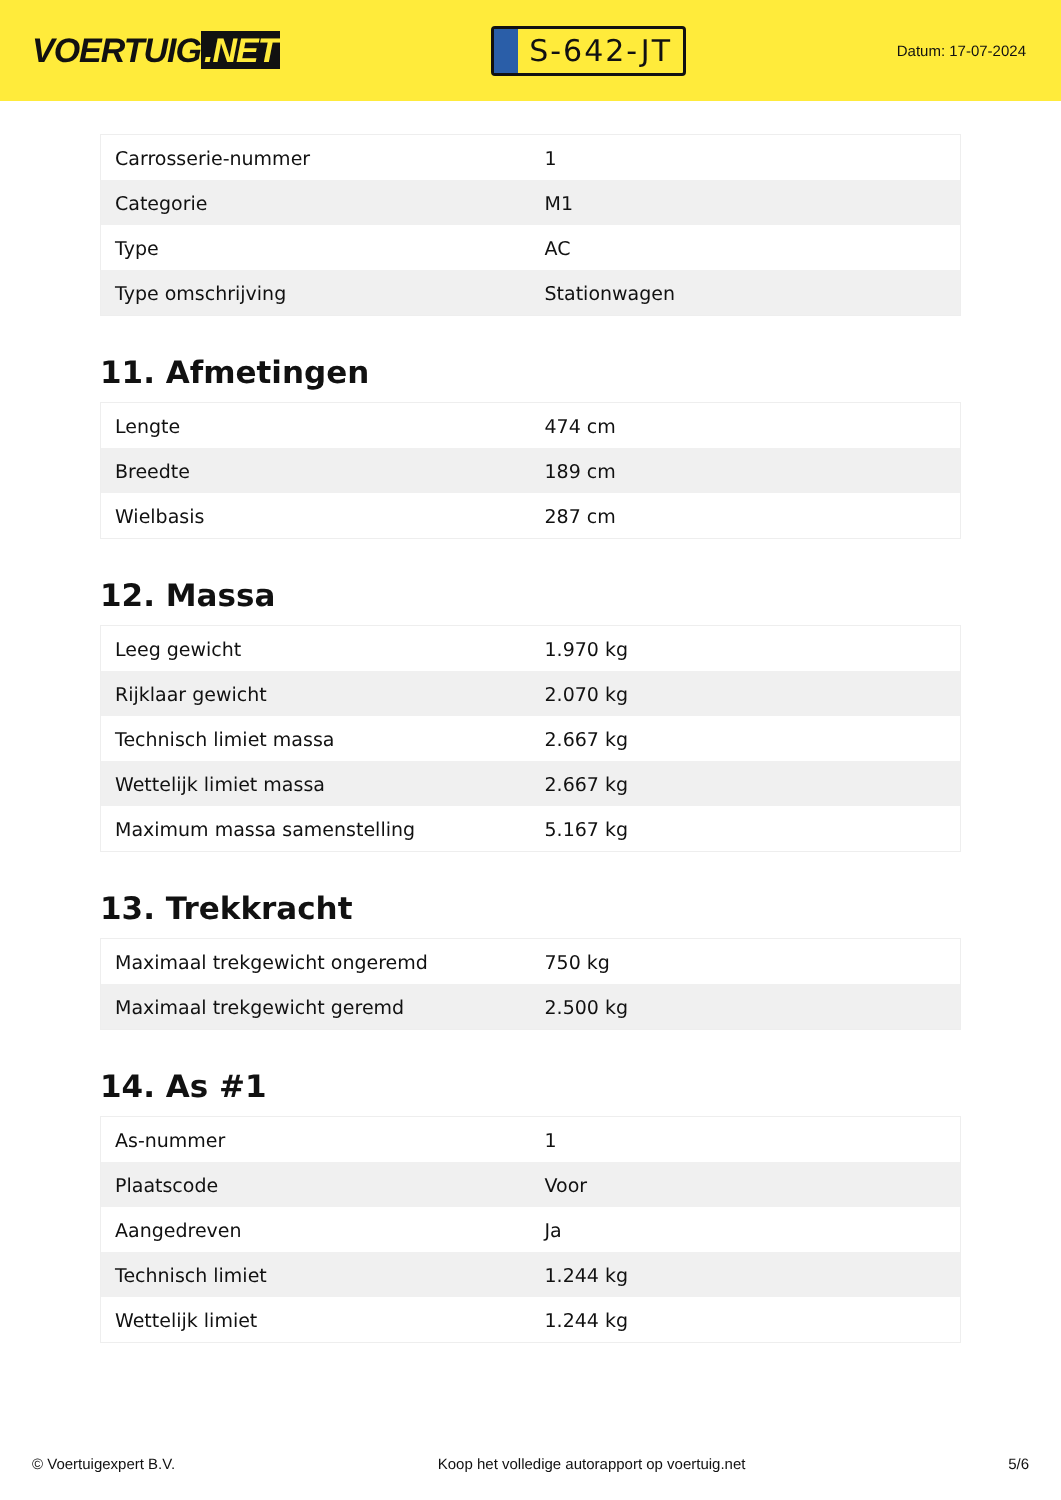VOERTUIG.NET
S-642-JT
Datum: 17-07-2024
| Carrosserie-nummer | 1 |
| Categorie | M1 |
| Type | AC |
| Type omschrijving | Stationwagen |
11. Afmetingen
| Lengte | 474 cm |
| Breedte | 189 cm |
| Wielbasis | 287 cm |
12. Massa
| Leeg gewicht | 1.970 kg |
| Rijklaar gewicht | 2.070 kg |
| Technisch limiet massa | 2.667 kg |
| Wettelijk limiet massa | 2.667 kg |
| Maximum massa samenstelling | 5.167 kg |
13. Trekkracht
| Maximaal trekgewicht ongeremd | 750 kg |
| Maximaal trekgewicht geremd | 2.500 kg |
14. As #1
| As-nummer | 1 |
| Plaatscode | Voor |
| Aangedreven | Ja |
| Technisch limiet | 1.244 kg |
| Wettelijk limiet | 1.244 kg |
© Voertuigexpert B.V. Koop het volledige autorapport op voertuig.net 5/6